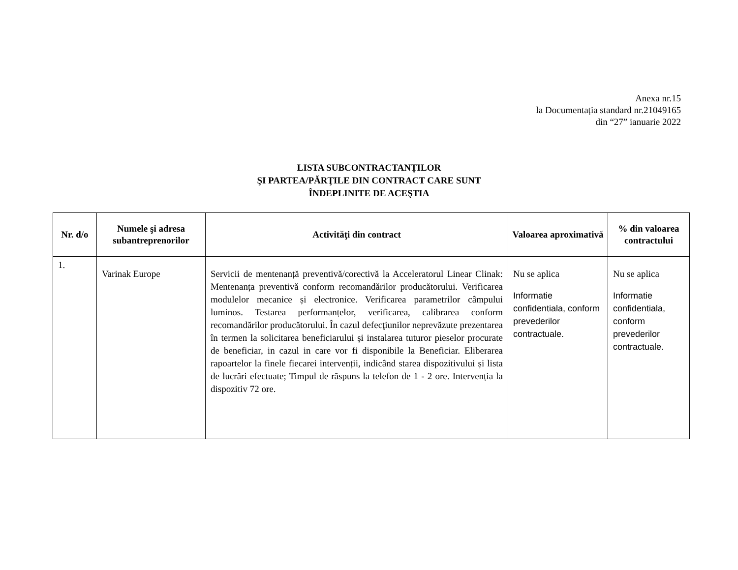Anexa nr.15
la Documentația standard nr.21049165
din “27” ianuarie 2022
LISTA SUBCONTRACTANȚILOR
ŞI PARTEA/PĂRŢILE DIN CONTRACT CARE SUNT
ÎNDEPLINITE DE ACEŞTIA
| Nr. d/o | Numele şi adresa subantreprenorilor | Activităţi din contract | Valoarea aproximativă | % din valoarea contractului |
| --- | --- | --- | --- | --- |
| 1. | Varinak Europe | Servicii de mentenanță preventivă/corectivă la Acceleratorul Linear Clinak: Mentenanța preventivă conform recomandărilor producătorului. Verificarea modulelor mecanice și electronice. Verificarea parametrilor câmpului luminos. Testarea performanțelor, verificarea, calibrarea conform recomandărilor producătorului. În cazul defecţiunilor neprevăzute prezentarea în termen la solicitarea beneficiarului și instalarea tuturor pieselor procurate de beneficiar, in cazul in care vor fi disponibile la Beneficiar. Eliberarea rapoartelor la finele fiecarei intervenții, indicând starea dispozitivului și lista de lucrări efectuate; Timpul de răspuns la telefon de 1 - 2 ore. Intervenția la dispozitiv 72 ore. | Nu se aplica Informatie confidentiala, conform prevederilor contractuale. | Nu se aplica Informatie confidentiala, conform prevederilor contractuale. |